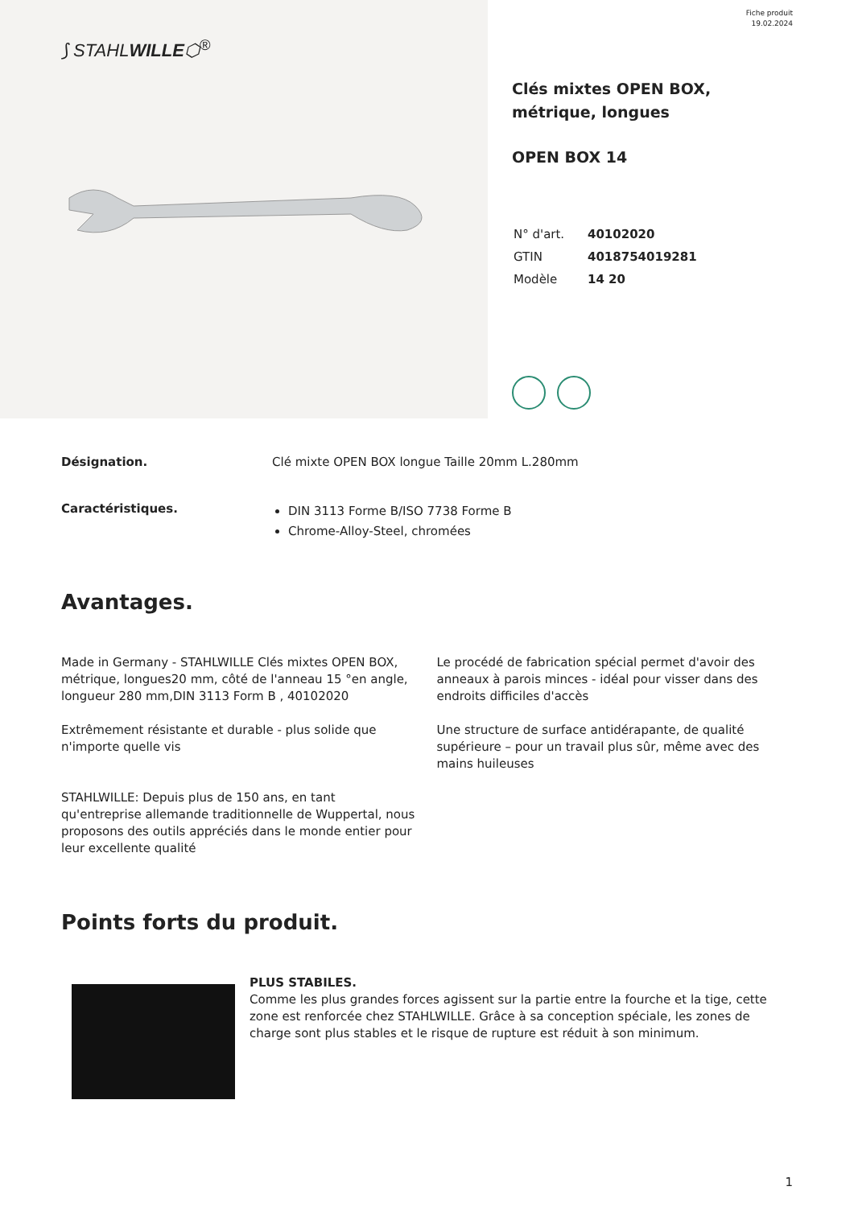⟆ STAHLWILLE⬡<sup>®</sup>
Fiche produit
19.02.2024
Clés mixtes OPEN BOX, métrique, longues
OPEN BOX 14
| N° d'art. | 40102020 |
| GTIN | 4018754019281 |
| Modèle | 14 20 |
Désignation. Clé mixte OPEN BOX longue Taille 20mm L.280mm
Caractéristiques.
DIN 3113 Forme B/ISO 7738 Forme B
Chrome-Alloy-Steel, chromées
Avantages.
Made in Germany - STAHLWILLE Clés mixtes OPEN BOX, métrique, longues20 mm, côté de l'anneau 15 °en angle, longueur 280 mm,DIN 3113 Form B , 40102020
Extrêmement résistante et durable - plus solide que n'importe quelle vis
STAHLWILLE: Depuis plus de 150 ans, en tant qu'entreprise allemande traditionnelle de Wuppertal, nous proposons des outils appréciés dans le monde entier pour leur excellente qualité
Le procédé de fabrication spécial permet d'avoir des anneaux à parois minces - idéal pour visser dans des endroits difficiles d'accès
Une structure de surface antidérapante, de qualité supérieure – pour un travail plus sûr, même avec des mains huileuses
Points forts du produit.
PLUS STABILES.
Comme les plus grandes forces agissent sur la partie entre la fourche et la tige, cette zone est renforcée chez STAHLWILLE. Grâce à sa conception spéciale, les zones de charge sont plus stables et le risque de rupture est réduit à son minimum.
1